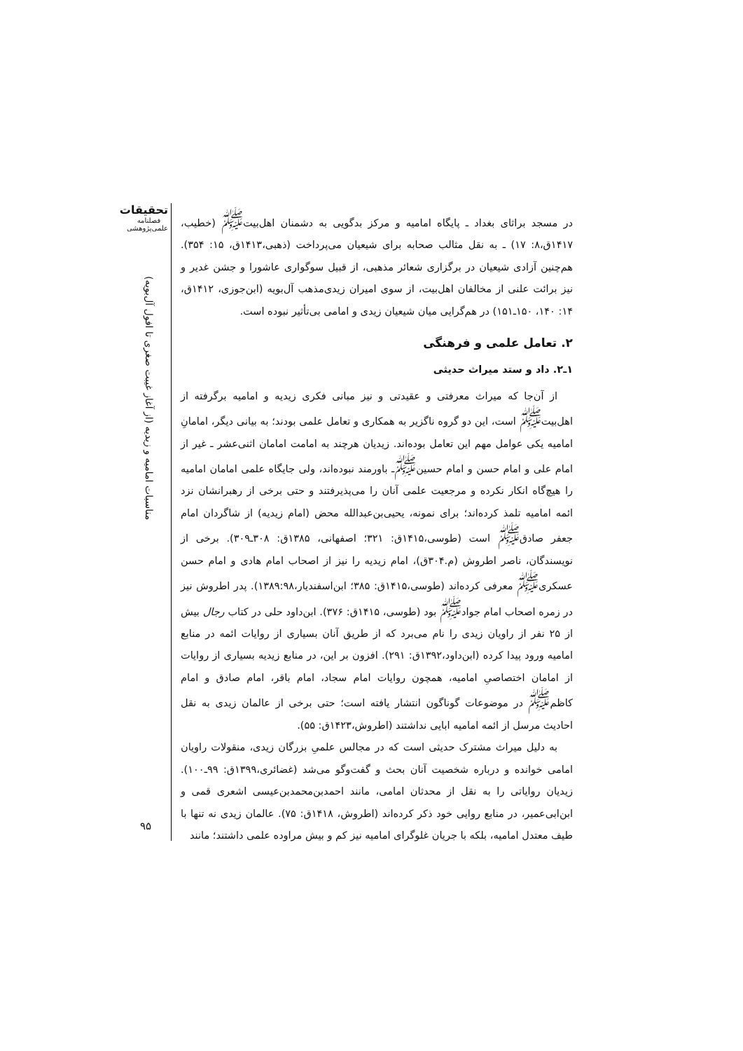تحقیقات
فصلنامه
علمی‌پژوهشی
مناسبات امامیه و زیدیه (از آغاز غیبت صغری تا افول آل‌بویه)
در مسجد براثای بغداد ـ پایگاه امامیه و مرکز بدگویی به دشمنان اهل‌بیت<sup>ﷺ</sup> (خطیب، ۱۴۱۷ق،۸: ۱۷) ـ به نقل مثالب صحابه برای شیعیان می‌پرداخت (ذهبی،۱۴۱۳ق، ۱۵: ۳۵۴). هم‌چنین آزادی شیعیان در برگزاری شعائر مذهبی، از قبیل سوگواری عاشورا و جشن غدیر و نیز برائت علنی از مخالفان اهل‌بیت، از سوی امیران زیدی‌مذهب آل‌بویه (ابن‌جوزی، ۱۴۱۲ق، ۱۴: ۱۴۰، ۱۵۰ـ۱۵۱) در هم‌گرایی میان شیعیان زیدی و امامی بی‌تأثیر نبوده است.
۲. تعامل علمی و فرهنگی
۱ـ۲. داد و ستد میراث حدیثی
از آن‌جا که میراث معرفتی و عقیدتی و نیز مبانی فکری زیدیه و امامیه برگرفته از اهل‌بیت<sup>ﷺ</sup> است، این دو گروه ناگزیر به همکاری و تعامل علمی بودند؛ به بیانی دیگر، امامانِ امامیه یکی عوامل مهم این تعامل بوده‌اند. زیدیان هرچند به امامت امامان اثنی‌عشر ـ غیر از امام علی و امام حسن و امام حسین<sup>ﷺ</sup>ـ باورمند نبوده‌اند، ولی جایگاه علمی امامان امامیه را هیچ‌گاه انکار نکرده و مرجعیت علمی آنان را می‌پذیرفتند و حتی برخی از رهبرانشان نزد ائمه امامیه تلمذ کرده‌اند؛ برای نمونه، یحیی‌بن‌عبدالله محض (امام زیدیه) از شاگردان امام جعفر صادق<sup>ﷺ</sup> است (طوسی،۱۴۱۵ق: ۳۲۱؛ اصفهانی، ۱۳۸۵ق: ۳۰۸ـ۳۰۹). برخی از نویسندگان، ناصر اطروش (م.۳۰۴ق)، امام زیدیه را نیز از اصحاب امام هادی و امام حسن عسکری<sup>ﷺ</sup> معرفی کرده‌اند (طوسی،۱۴۱۵ق: ۳۸۵؛ ابن‌اسفندیار،۱۳۸۹:۹۸). پدر اطروش نیز در زمره اصحاب امام جواد<sup>ﷺ</sup> بود (طوسی، ۱۴۱۵ق: ۳۷۶). ابن‌داود حلی در کتاب رجال بیش از ۲۵ نفر از راویان زیدی را نام می‌برد که از طریق آنان بسیاری از روایات ائمه در منابع امامیه ورود پیدا کرده (ابن‌داود،۱۳۹۲ق: ۲۹۱). افزون بر این، در منابع زیدیه بسیاری از روایات از امامان اختصاصیِ امامیه، همچون روایات امام سجاد، امام باقر، امام صادق و امام کاظم<sup>ﷺ</sup> در موضوعات گوناگون انتشار یافته است؛ حتی برخی از عالمان زیدی به نقل احادیث مرسل از ائمه امامیه ابایی نداشتند (اطروش،۱۴۲۳ق: ۵۵).
به دلیل میراث مشترک حدیثی است که در مجالس علمیِ بزرگان زیدی، منقولات راویان امامی خوانده و درباره شخصیت آنان بحث و گفت‌وگو می‌شد (غضائری،۱۳۹۹ق: ۹۹ـ۱۰۰). زیدیان روایاتی را به نقل از محدثان امامی، مانند احمدبن‌محمدبن‌عیسی اشعری قمی و ابن‌ابی‌عمیر، در منابع روایی خود ذکر کرده‌اند (اطروش، ۱۴۱۸ق: ۷۵). عالمان زیدی نه تنها با طیف معتدل امامیه، بلکه با جریان غلوگرای امامیه نیز کم و بیش مراوده علمی داشتند؛ مانند
۹۵